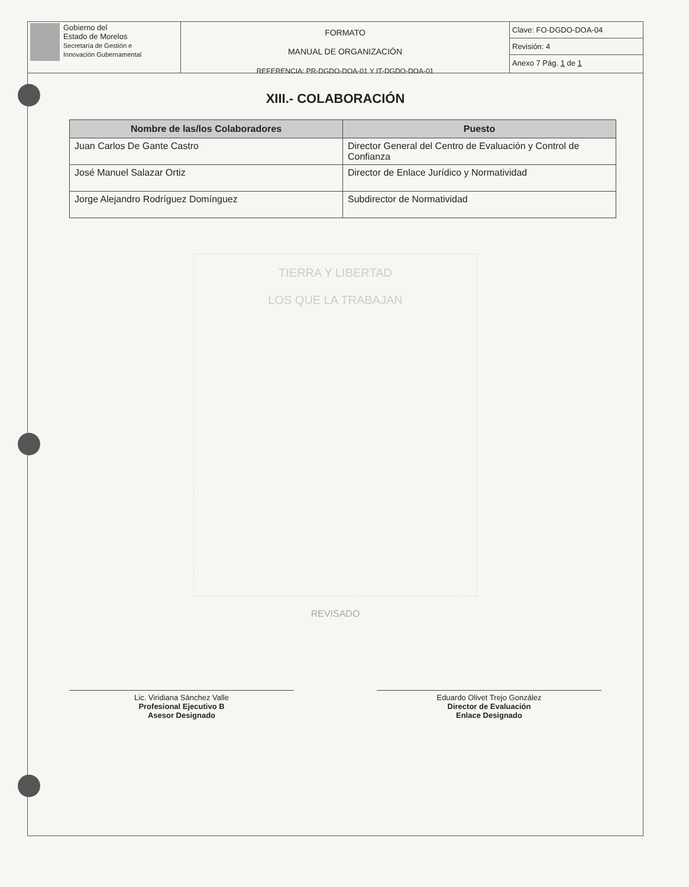Gobierno del
Estado de Morelos
Secretaría de Gestión e
Innovación Gubernamental
FORMATO
MANUAL DE ORGANIZACIÓN
REFERENCIA: PR-DGDO-DOA-01 Y IT-DGDO-DOA-01
Clave: FO-DGDO-DOA-04
Revisión: 4
Anexo 7 Pág. 1 de 1
XIII.- COLABORACIÓN
| Nombre de las/los Colaboradores | Puesto |
| --- | --- |
| Juan Carlos De Gante Castro | Director General del Centro de Evaluación y Control de Confianza |
| José Manuel Salazar Ortiz | Director de Enlace Jurídico y Normatividad |
| Jorge Alejandro Rodríguez Domínguez | Subdirector de Normatividad |
TIERRA Y LIBERTAD
LOS QUE LA TRABAJAN
REVISADO
Lic. Viridiana Sánchez Valle
Profesional Ejecutivo B
Asesor Designado
Eduardo Olivet Trejo González
Director de Evaluación
Enlace Designado